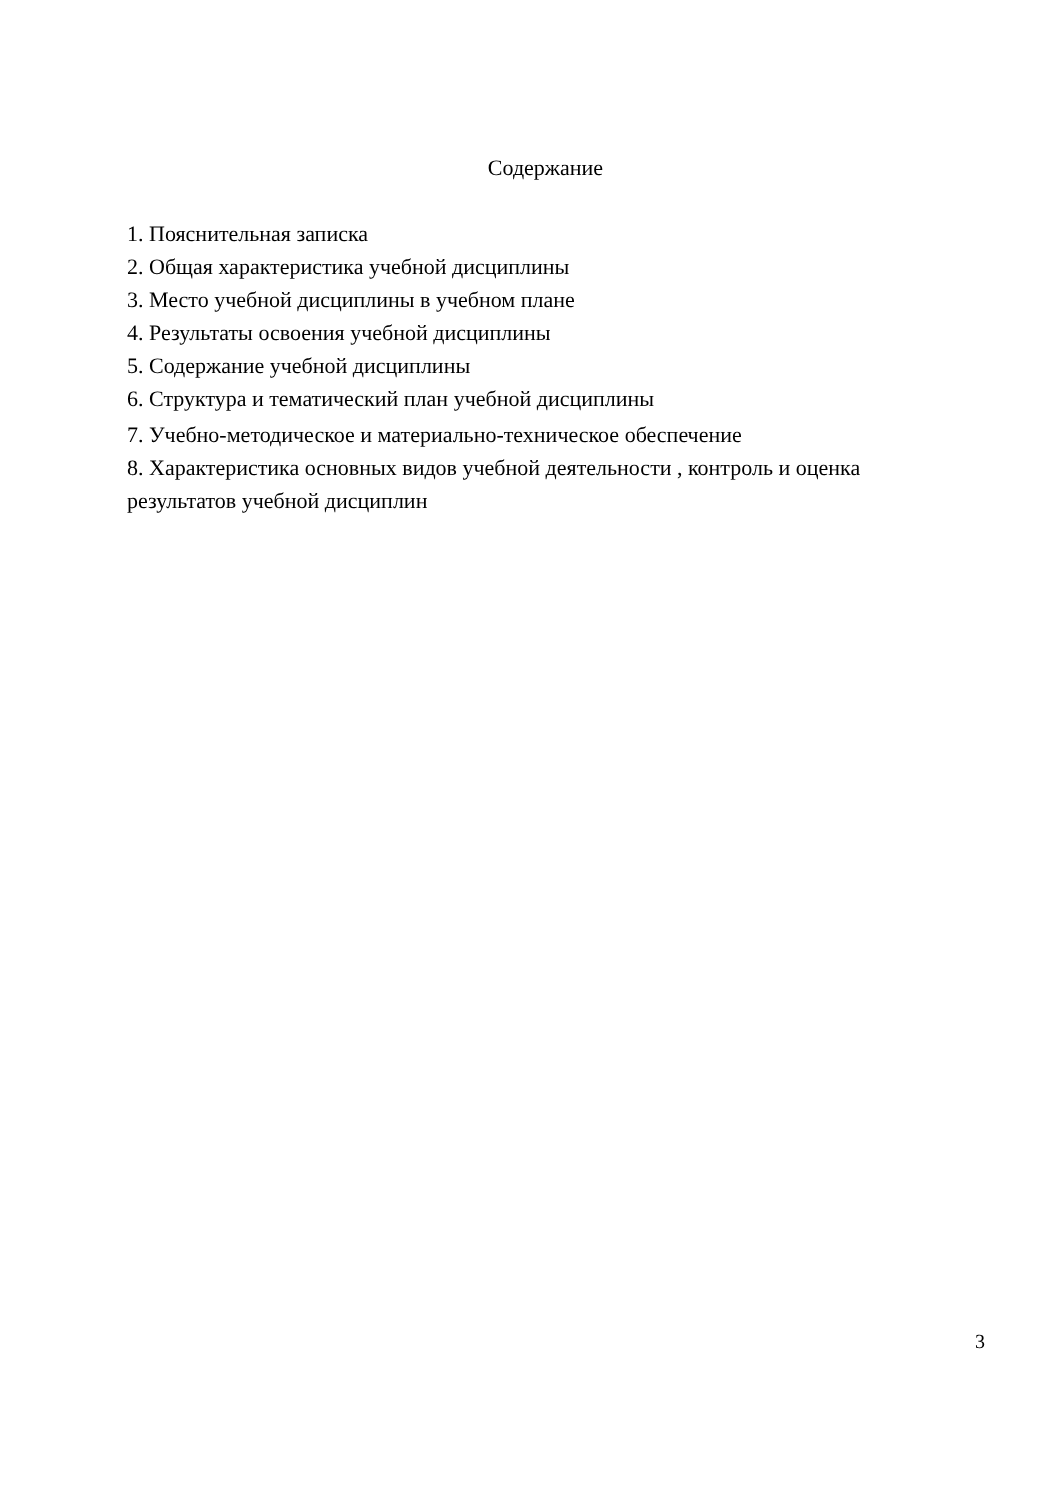Содержание
1. Пояснительная записка
2. Общая характеристика учебной дисциплины
3. Место учебной дисциплины в учебном плане
4. Результаты освоения учебной дисциплины
5. Содержание учебной дисциплины
6. Структура и тематический план учебной дисциплины
7. Учебно-методическое и материально-техническое обеспечение
8. Характеристика основных видов учебной деятельности , контроль и оценка результатов учебной дисциплин
3